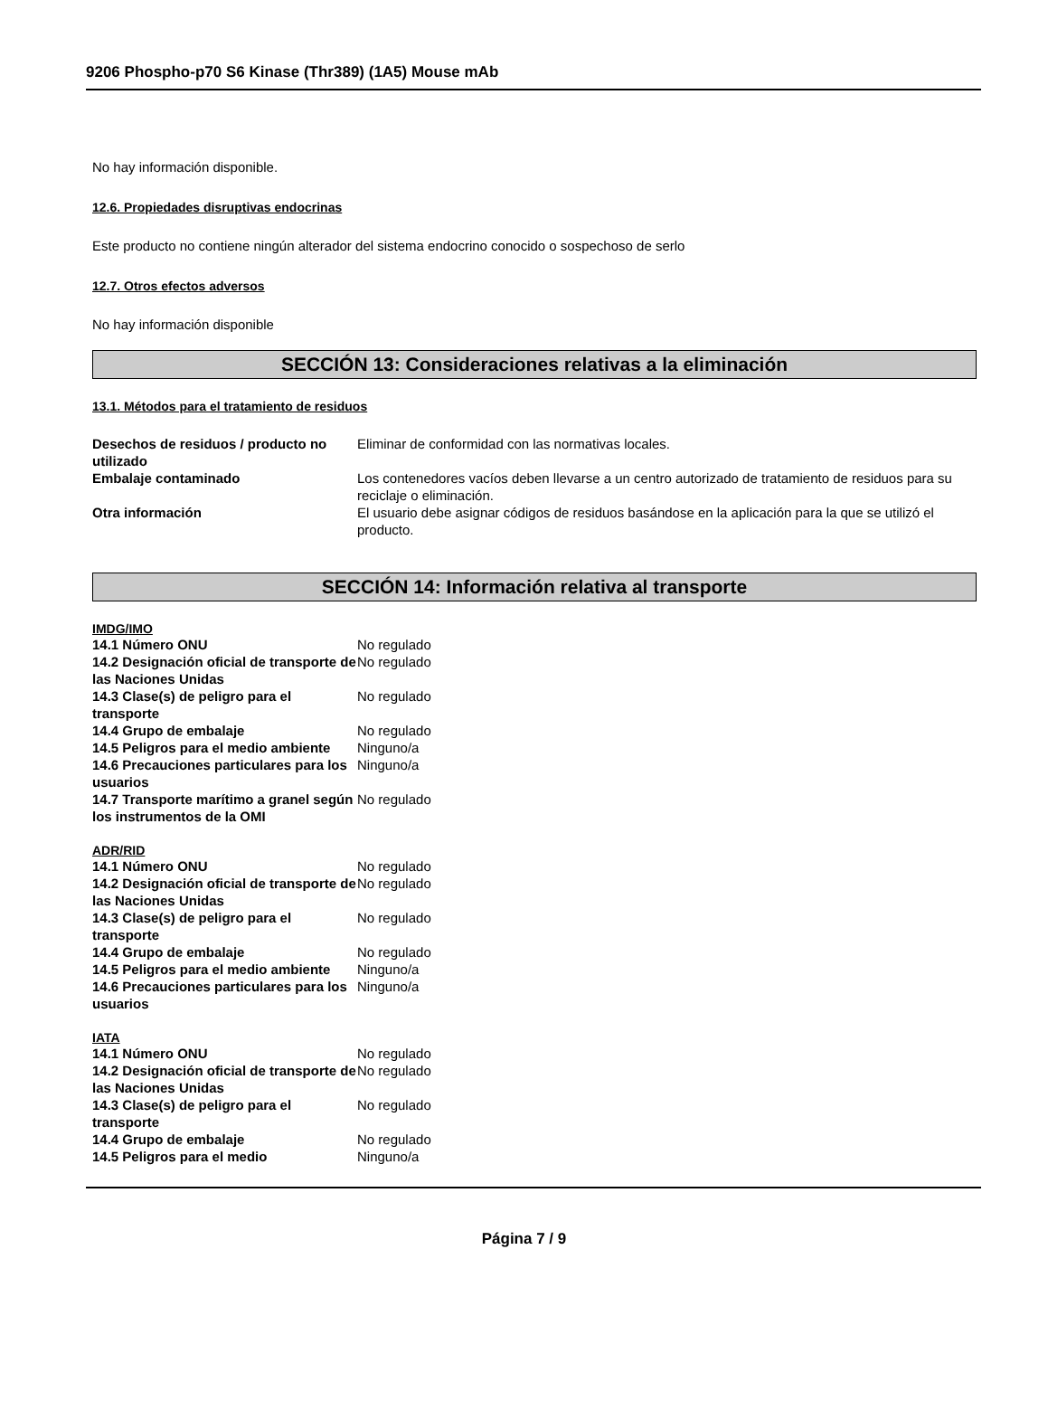9206 Phospho-p70 S6 Kinase (Thr389) (1A5) Mouse mAb
No hay información disponible.
12.6. Propiedades disruptivas endocrinas
Este producto no contiene ningún alterador del sistema endocrino conocido o sospechoso de serlo
12.7. Otros efectos adversos
No hay información disponible
SECCIÓN 13: Consideraciones relativas a la eliminación
13.1. Métodos para el tratamiento de residuos
Desechos de residuos / producto no utilizado
Eliminar de conformidad con las normativas locales.
Embalaje contaminado Los contenedores vacíos deben llevarse a un centro autorizado de tratamiento de residuos para su reciclaje o eliminación.
Otra información El usuario debe asignar códigos de residuos basándose en la aplicación para la que se utilizó el producto.
SECCIÓN 14: Información relativa al transporte
IMDG/IMO
14.1 Número ONU No regulado
14.2 Designación oficial de transporte de las Naciones Unidas
No regulado
14.3 Clase(s) de peligro para el transporte
No regulado
14.4 Grupo de embalaje No regulado
14.5 Peligros para el medio ambiente
Ninguno/a
14.6 Precauciones particulares para los usuarios
Ninguno/a
14.7 Transporte marítimo a granel según los instrumentos de la OMI
No regulado
ADR/RID
14.1 Número ONU No regulado
14.2 Designación oficial de transporte de las Naciones Unidas
No regulado
14.3 Clase(s) de peligro para el transporte
No regulado
14.4 Grupo de embalaje No regulado
14.5 Peligros para el medio ambiente
Ninguno/a
14.6 Precauciones particulares para los usuarios
Ninguno/a
IATA
14.1 Número ONU No regulado
14.2 Designación oficial de transporte de las Naciones Unidas
No regulado
14.3 Clase(s) de peligro para el transporte
No regulado
14.4 Grupo de embalaje No regulado
14.5 Peligros para el medio Ninguno/a
Página 7 / 9